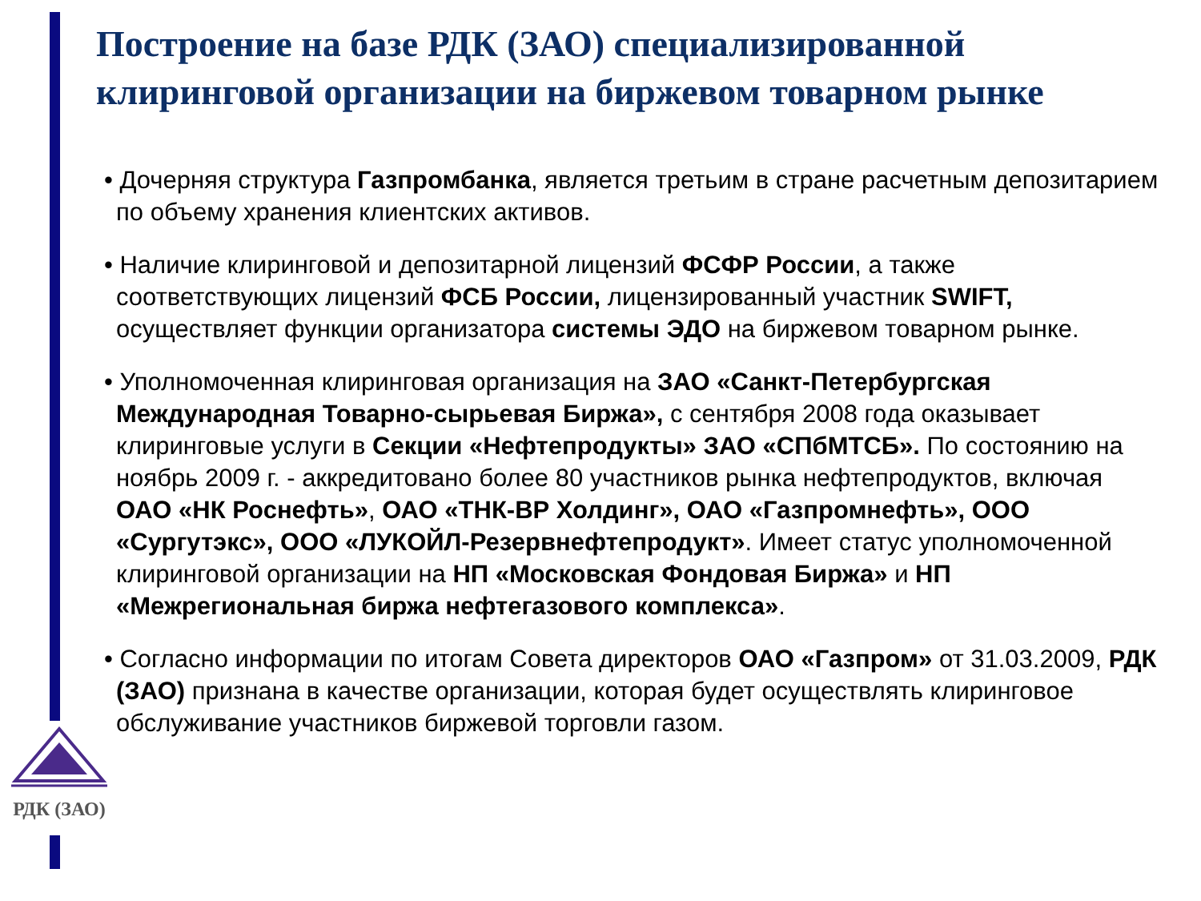Построение на базе РДК (ЗАО) специализированной клиринговой организации на биржевом товарном рынке
• Дочерняя структура Газпромбанка, является третьим в стране расчетным депозитарием по объему хранения клиентских активов.
• Наличие клиринговой и депозитарной лицензий ФСФР России, а также соответствующих лицензий ФСБ России, лицензированный участник SWIFT, осуществляет функции организатора системы ЭДО на биржевом товарном рынке.
• Уполномоченная клиринговая организация на ЗАО «Санкт-Петербургская Международная Товарно-сырьевая Биржа», с сентября 2008 года оказывает клиринговые услуги в Секции «Нефтепродукты» ЗАО «СПбМТСБ». По состоянию на ноябрь 2009 г. - аккредитовано более 80 участников рынка нефтепродуктов, включая ОАО «НК Роснефть», ОАО «ТНК-ВР Холдинг», ОАО «Газпромнефть», ООО «Сургутэкс», ООО «ЛУКОЙЛ-Резервнефтепродукт». Имеет статус уполномоченной клиринговой организации на НП «Московская Фондовая Биржа» и НП «Межрегиональная биржа нефтегазового комплекса».
• Согласно информации по итогам Совета директоров ОАО «Газпром» от 31.03.2009, РДК (ЗАО) признана в качестве организации, которая будет осуществлять клиринговое обслуживание участников биржевой торговли газом.
РДК (ЗАО)